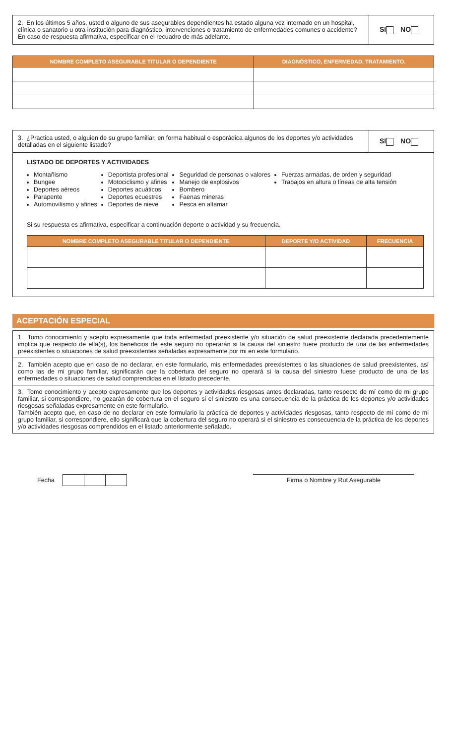| 2. En los últimos 5 años, usted o alguno de sus asegurables dependientes ha estado alguna vez internado en un hospital, clínica o sanatorio u otra institución para diagnóstico, intervenciones o tratamiento de enfermedades comunes o accidente? En caso de respuesta afirmativa, especificar en el recuadro de más adelante. | SI NO |
| NOMBRE COMPLETO ASEGURABLE TITULAR O DEPENDIENTE | DIAGNÓSTICO, ENFERMEDAD, TRATAMIENTO. |
| --- | --- |
| 3. ¿Practica usted, o alguien de su grupo familiar, en forma habitual o esporádica algunos de los deportes y/o actividades detalladas en el siguiente listado? | SI NO |
| LISTADO DE DEPORTES Y ACTIVIDADES Montañismo Bungee Deportes aéreos Parapente Automovilismo y afines Deportista profesional Motociclismo y afines Deportes acuáticos Deportes ecuestres Deportes de nieve Seguridad de personas o valores Manejo de explosivos Bombero Faenas mineras Pesca en altamar Fuerzas armadas, de orden y seguridad Trabajos en altura o líneas de alta tensión Si su respuesta es afirmativa, especificar a continuación deporte o actividad y su frecuencia. / NOMBRE COMPLETO ASEGURABLE TITULAR O DEPENDIENTE / DEPORTE Y/O ACTIVIDAD / FRECUENCIA / / --- / --- / --- / | |
ACEPTACIÓN ESPECIAL
| 1. Tomo conocimiento y acepto expresamente que toda enfermedad preexistente y/o situación de salud preexistente declarada precedentemente implica que respecto de ella(s), los beneficios de este seguro no operarán si la causa del siniestro fuere producto de una de las enfermedades preexistentes o situaciones de salud preexistentes señaladas expresamente por mi en este formulario. |
| 2. También acepto que en caso de no declarar, en este formulario, mis enfermedades preexistentes o las situaciones de salud preexistentes, así como las de mi grupo familiar, significarán que la cobertura del seguro no operará si la causa del siniestro fuese producto de una de las enfermedades o situaciones de salud comprendidas en el listado precedente. |
| 3. Tomo conocimiento y acepto expresamente que los deportes y actividades riesgosas antes declaradas, tanto respecto de mí como de mi grupo familiar, si correspondiere, no gozarán de cobertura en el seguro si el siniestro es una consecuencia de la práctica de los deportes y/o actividades riesgosas señaladas expresamente en este formulario. También acepto que, en caso de no declarar en este formulario la práctica de deportes y actividades riesgosas, tanto respecto de mí como de mi grupo familiar, si correspondiere, ello significará que la cobertura del seguro no operará si el siniestro es consecuencia de la práctica de los deportes y/o actividades riesgosas comprendidos en el listado anteriormente señalado. |
Fecha
Firma o Nombre y Rut Asegurable